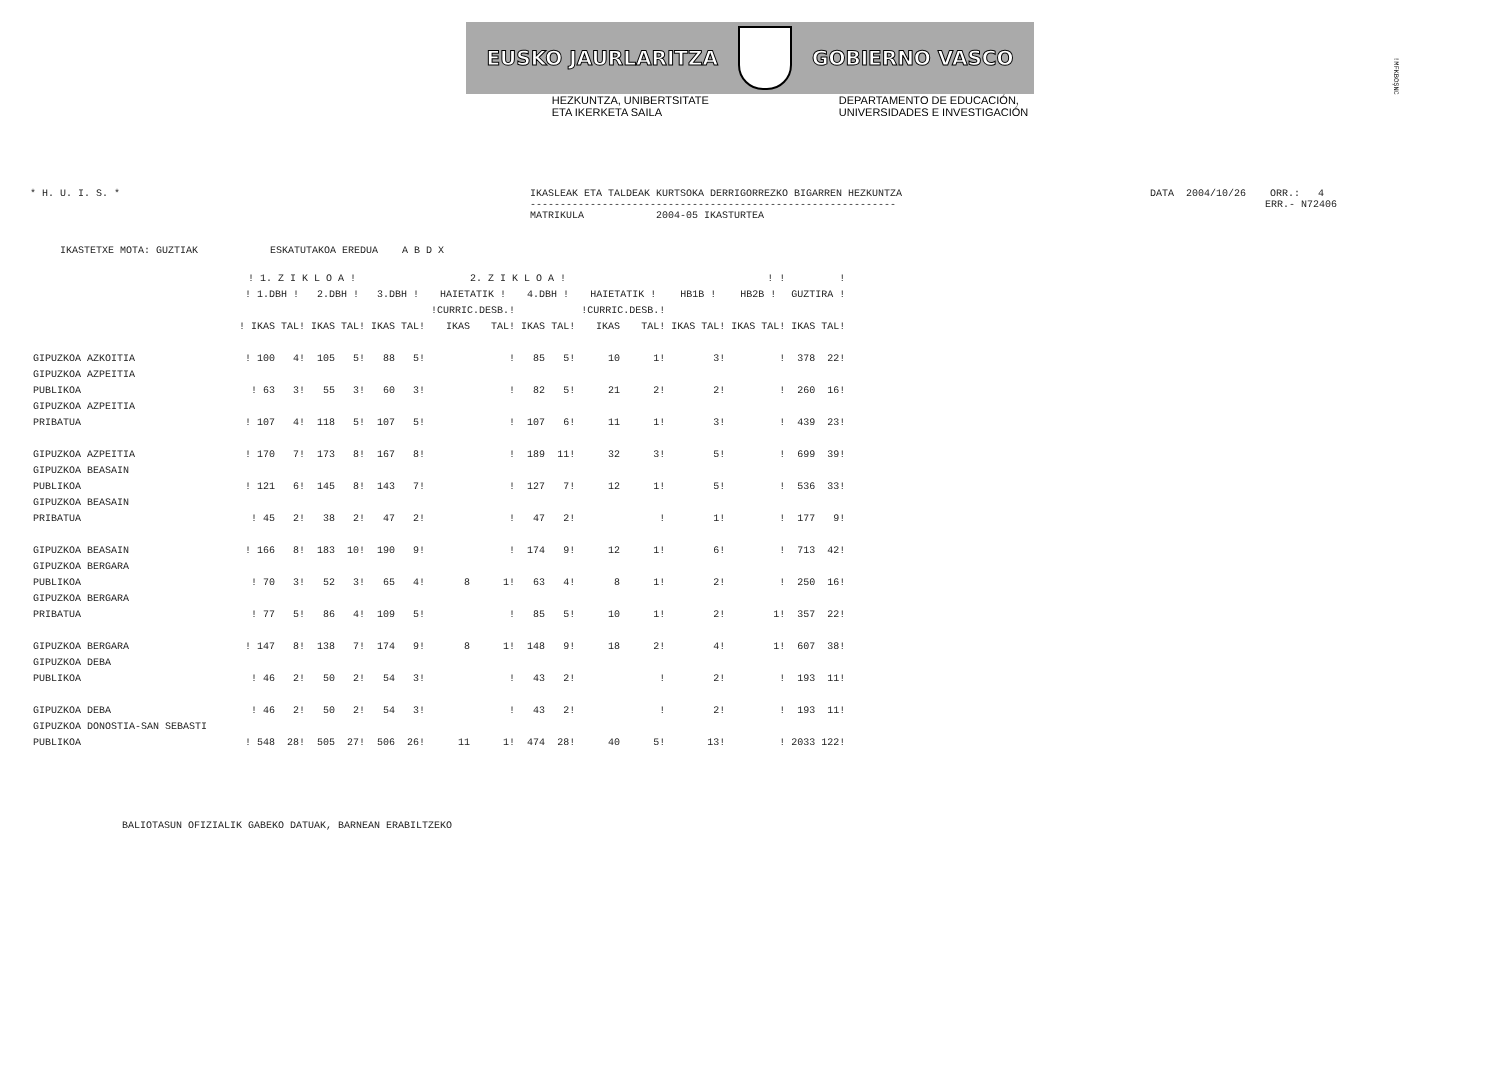!MFKBOŞNC
EUSKO JAURLARITZA GOBIERNO VASCO
HEZKUNTZA, UNIBERTSITATE
ETA IKERKETA SAILA
DEPARTAMENTO DE EDUCACIÓN,
UNIVERSIDADES E INVESTIGACIÓN
* H. U. I. S. * IKASLEAK ETA TALDEAK KURTSOKA DERRIGORREZKO BIGARREN HEZKUNTZA
-------------------------------------------------------------
MATRIKULA 2004-05 IKASTURTEA
DATA 2004/10/26 ORR.: 4
ERR.- N72406
IKASTETXE MOTA: GUZTIAK ESKATUTAKOA EREDUA A B D X
| | ! 1. Z I K L O A ! | | | | 2. Z I K L O A ! | | | | | | | | ! ! | | | | ! | |
| --- | --- | --- | --- | --- | --- | --- | --- | --- | --- | --- | --- | --- | --- | --- | --- | --- | --- | --- |
| | ! 1.DBH ! | | 2.DBH ! | | 3.DBH ! | | HAIETATIK ! | | 4.DBH ! | | HAIETATIK ! | | HB1B ! | | HB2B ! | | GUZTIRA ! | |
| | | | | | | | !CURRIC.DESB.! | | | | !CURRIC.DESB.! | | | | | | | |
| | ! IKAS | TAL! | IKAS | TAL! | IKAS | TAL! | IKAS | TAL! | IKAS | TAL! | IKAS | TAL! | IKAS | TAL! | IKAS | TAL! | IKAS | TAL! |
| GIPUZKOA AZKOITIA | ! 100 | 4! | 105 | 5! | 88 | 5! | | ! | 85 | 5! | 10 | 1! | | 3! | | ! | 378 | 22! |
| GIPUZKOA AZPEITIA | | | | | | | | | | | | | | | | | | |
| PUBLIKOA | ! 63 | 3! | 55 | 3! | 60 | 3! | | ! | 82 | 5! | 21 | 2! | | 2! | | ! | 260 | 16! |
| GIPUZKOA AZPEITIA | | | | | | | | | | | | | | | | | | |
| PRIBATUA | ! 107 | 4! | 118 | 5! | 107 | 5! | | ! | 107 | 6! | 11 | 1! | | 3! | | ! | 439 | 23! |
| GIPUZKOA AZPEITIA | ! 170 | 7! | 173 | 8! | 167 | 8! | | ! | 189 | 11! | 32 | 3! | | 5! | | ! | 699 | 39! |
| GIPUZKOA BEASAIN | | | | | | | | | | | | | | | | | | |
| PUBLIKOA | ! 121 | 6! | 145 | 8! | 143 | 7! | | ! | 127 | 7! | 12 | 1! | | 5! | | ! | 536 | 33! |
| GIPUZKOA BEASAIN | | | | | | | | | | | | | | | | | | |
| PRIBATUA | ! 45 | 2! | 38 | 2! | 47 | 2! | | ! | 47 | 2! | | ! | | 1! | | ! | 177 | 9! |
| GIPUZKOA BEASAIN | ! 166 | 8! | 183 | 10! | 190 | 9! | | ! | 174 | 9! | 12 | 1! | | 6! | | ! | 713 | 42! |
| GIPUZKOA BERGARA | | | | | | | | | | | | | | | | | | |
| PUBLIKOA | ! 70 | 3! | 52 | 3! | 65 | 4! | 8 | 1! | 63 | 4! | 8 | 1! | | 2! | | ! | 250 | 16! |
| GIPUZKOA BERGARA | | | | | | | | | | | | | | | | | | |
| PRIBATUA | ! 77 | 5! | 86 | 4! | 109 | 5! | | ! | 85 | 5! | 10 | 1! | | 2! | | 1! | 357 | 22! |
| GIPUZKOA BERGARA | ! 147 | 8! | 138 | 7! | 174 | 9! | 8 | 1! | 148 | 9! | 18 | 2! | | 4! | | 1! | 607 | 38! |
| GIPUZKOA DEBA | | | | | | | | | | | | | | | | | | |
| PUBLIKOA | ! 46 | 2! | 50 | 2! | 54 | 3! | | ! | 43 | 2! | | ! | | 2! | | ! | 193 | 11! |
| GIPUZKOA DEBA | ! 46 | 2! | 50 | 2! | 54 | 3! | | ! | 43 | 2! | | ! | | 2! | | ! | 193 | 11! |
| GIPUZKOA DONOSTIA-SAN SEBASTI | | | | | | | | | | | | | | | | | | |
| PUBLIKOA | ! 548 | 28! | 505 | 27! | 506 | 26! | 11 | 1! | 474 | 28! | 40 | 5! | | 13! | | ! | 2033 | 122! |
BALIOTASUN OFIZIALIK GABEKO DATUAK, BARNEAN ERABILTZEKO